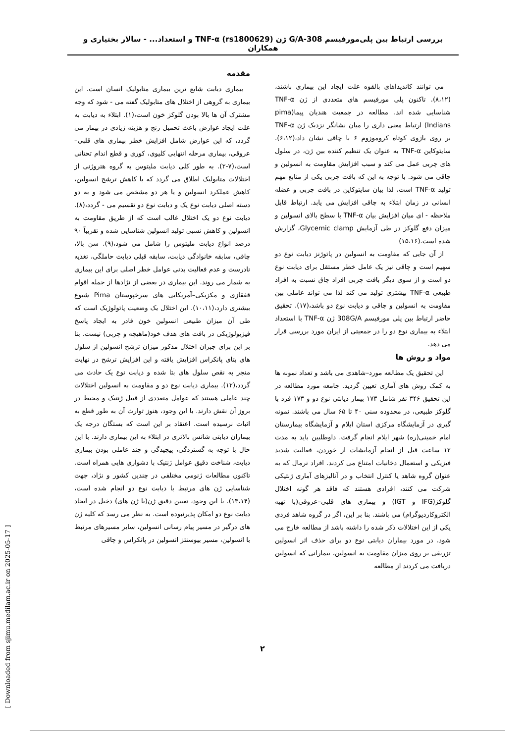بررسی ارتباط بین پلی‌مورفیسم 308-G/A ژن TNF-α (rs1800629) و استعداد... - سالار بختیاری و همکاران
مقدمه
بیماری دیابت شایع ترین بیماری متابولیک انسان است. این بیماری به گروهی از اختلال های متابولیک گفته می - شود که وجه مشترک آن ها بالا بودن گلوکز خون است،(۱). ابتلاء به دیابت به علت ایجاد عوارض باعث تحمیل رنج و هزینه زیادی در بیمار می گردد، که این عوارض شامل افزایش خطر بیماری های قلبی–عروقی، بیماری مرحله انتهایی کلیوی، کوری و قطع اندام تحتانی است،(۷-۲). به طور کلی دیابت ملیتوس به گروه هتروژنی از اختلالات متابولیک اطلاق می گردد که با کاهش ترشح انسولین، کاهش عملکرد انسولین و یا هر دو مشخص می شود و به دو دسته اصلی دیابت نوع یک و دیابت نوع دو تقسیم می - گردد،(۸). دیابت نوع دو یک اختلال غالب است که از طریق مقاومت به انسولین و کاهش نسبی تولید انسولین شناسایی شده و تقریباً ۹۰ درصد انواع دیابت ملیتوس را شامل می شود،(۹). سن بالا، چاقی، سابقه خانوادگی دیابت، سابقه قبلی دیابت حاملگی، تغذیه نادرست و عدم فعالیت بدنی عوامل خطر اصلی برای این بیماری به شمار می روند. این بیماری در بعضی از نژادها از جمله اقوام قفقازی و مکزیکی–آمریکایی های سرخپوستان Pima شیوع بیشتری دارد،(۱۰،۱۱). این اختلال یک وضعیت پاتولوژیک است که طی آن میزان طبیعی انسولین خون قادر به ایجاد پاسخ فیزیولوژیکی در بافت های هدف خود(ماهیچه و چربی) نیست. بنا بر این برای جبران اختلال مذکور میزان ترشح انسولین از سلول های بتای پانکراس افزایش یافته و این افزایش ترشح در نهایت منجر به نقص سلول های بتا شده و دیابت نوع یک حادث می گردد،(۱۲). بیماری دیابت نوع دو و مقاومت به انسولین اختلالات چند عاملی هستند که عوامل متعددی از قبیل ژنتیک و محیط در بروز آن نقش دارند. با این وجود، هنوز توارث آن به طور قطع به اثبات نرسیده است. اعتقاد بر این است که بستگان درجه یک بیماران دیابتی شانس بالاتری در ابتلاء به این بیماری دارند. با این حال با توجه به گستردگی، پیچیدگی و چند عاملی بودن بیماری دیابت، شناخت دقیق عوامل ژنتیک با دشواری هایی همراه است. تاکنون مطالعات ژنومی مختلفی در چندین کشور و نژاد، جهت شناسایی ژن های مرتبط با دیابت نوع دو انجام شده است،(۱۳،۱۴). با این وجود، تعیین دقیق ژن(یا ژن های) دخیل در ایجاد دیابت نوع دو امکان پذیرنبوده است. به نظر می رسد که کلیه ژن های درگیر در مسیر پیام رسانی انسولین، سایر مسیرهای مرتبط با انسولین، مسیر بیوسنتز انسولین در پانکراس و چاقی
می توانند کاندیداهای بالقوه علت ایجاد این بیماری باشند،(۸،۱۲). تاکنون پلی مورفیسم های متعددی از ژن TNF-α شناسایی شده اند. مطالعه در جمعیت هندیان پیما(pima Indians) ارتباط معنی داری را میان نشانگر نزدیک ژن TNF-α بر روی بازوی کوتاه کروموزوم ۶ با چاقی نشان داد،(۶،۱۲). سایتوکاین TNF-α به عنوان یک تنظیم کننده بین ژن، در سلول های چربی عمل می کند و سبب افزایش مقاومت به انسولین و چاقی می شود. با توجه به این که بافت چربی یکی از منابع مهم تولید TNF-α است، لذا بیان سایتوکاین در بافت چربی و عضله انسانی در زمان ابتلاء به چاقی افزایش می یابد. ارتباط قابل ملاحظه - ای میان افزایش بیان TNF-α با سطح بالای انسولین و میزان دفع گلوکز در طی آزمایش Glycemic clamp، گزارش شده است.(۱۵،۱۶)
از آن جایی که مقاومت به انسولین در پاتوژنز دیابت نوع دو سهیم است و چاقی نیز یک عامل خطر مستقل برای دیابت نوع دو است و از سوی دیگر بافت چربی افراد چاق نسبت به افراد طبیعی TNF-α بیشتری تولید می کند لذا می تواند عاملی بین مقاومت به انسولین و چاقی و دیابت نوع دو باشد،(۱۷). تحقیق حاضر ارتباط بین پلی مورفیسم 308G/A ژن TNF-α با استعداد ابتلاء به بیماری نوع دو را در جمعیتی از ایران مورد بررسی قرار می دهد.
مواد و روش ها
این تحقیق یک مطالعه مورد–شاهدی می باشد و تعداد نمونه ها به کمک روش های آماری تعیین گردید. جامعه مورد مطالعه در این تحقیق ۳۴۶ نفر شامل ۱۷۳ بیمار دیابتی نوع دو و ۱۷۳ فرد با گلوکز طبیعی، در محدوده سنی ۴۰ تا ۶۵ سال می باشند. نمونه گیری در آزمایشگاه مرکزی استان ایلام و آزمایشگاه بیمارستان امام خمینی(ره) شهر ایلام انجام گرفت. داوطلبین باید به مدت ۱۲ ساعت قبل از انجام آزمایشات از خوردن، فعالیت شدید فیزیکی و استعمال دخانیات امتناع می کردند. افراد نرمال که به عنوان گروه شاهد یا کنترل انتخاب و در آنالیزهای آماری ژنتیکی شرکت می کنند، افرادی هستند که فاقد هر گونه اختلال گلوکز(IFG و IGT) و بیماری های قلبی–عروقی(با تهیه الکتروکاردیوگرام) می باشند. بنا بر این، اگر در گروه شاهد فردی یکی از این اختلالات ذکر شده را داشته باشد از مطالعه خارج می شود. در مورد بیماران دیابتی نوع دو برای حذف اثر انسولین تزریقی بر روی میزان مقاومت به انسولین، بیمارانی که انسولین دریافت می کردند از مطالعه
[ Downloaded from sjimu.medilam.ac.ir on 2025-05-17 ]
۲